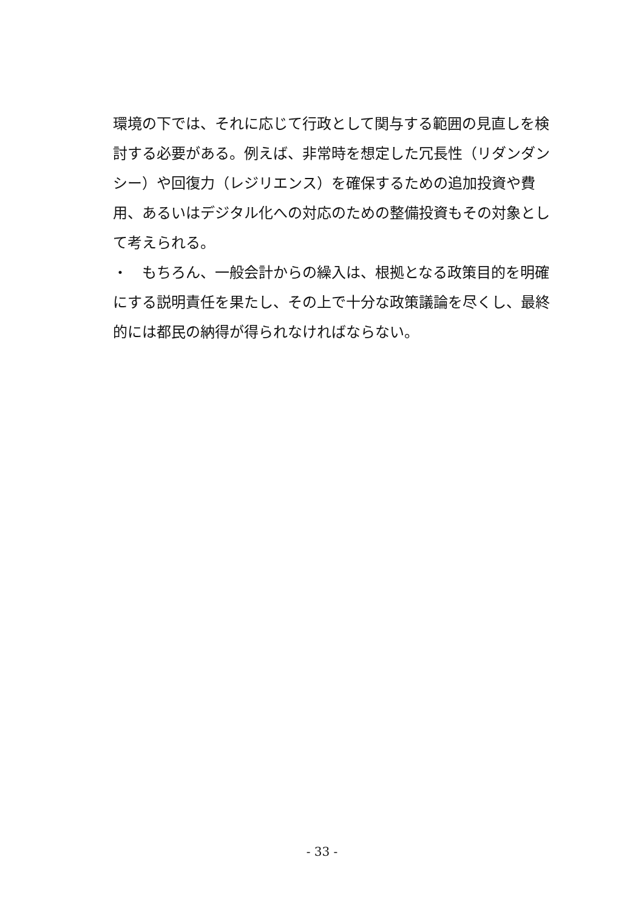環境の下では、それに応じて行政として関与する範囲の見直しを検討する必要がある。例えば、非常時を想定した冗長性（リダンダンシー）や回復力（レジリエンス）を確保するための追加投資や費用、あるいはデジタル化への対応のための整備投資もその対象として考えられる。
・　もちろん、一般会計からの繰入は、根拠となる政策目的を明確にする説明責任を果たし、その上で十分な政策議論を尽くし、最終的には都民の納得が得られなければならない。
- 33 -